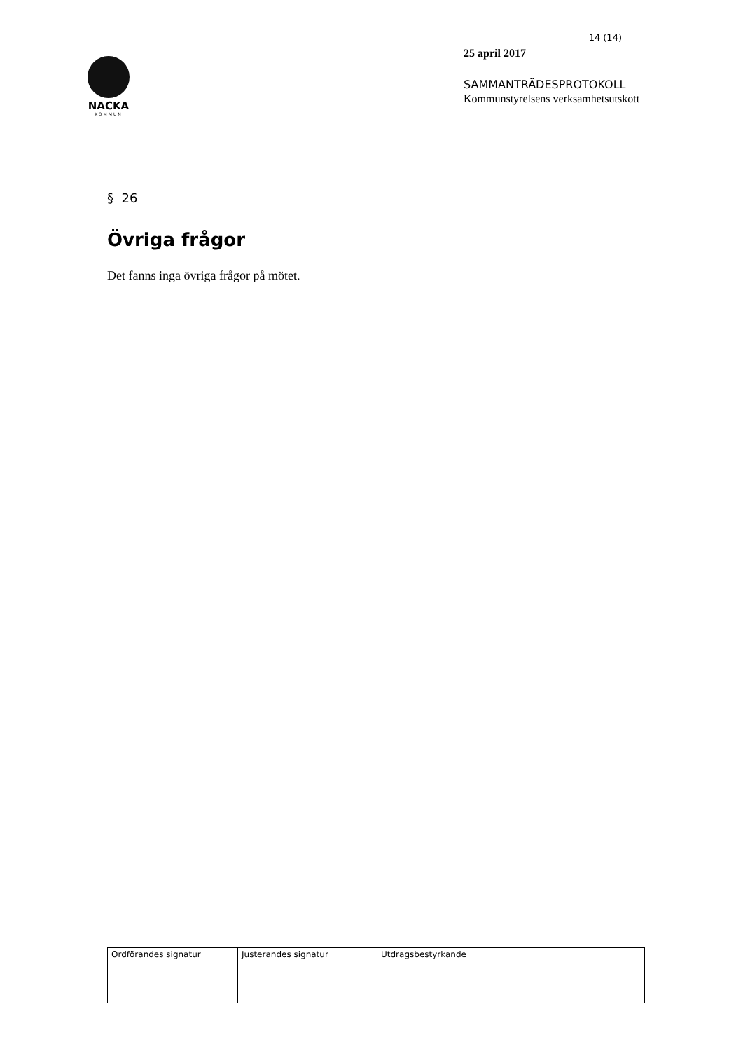NACKA
KOMMUN
14 (14)
25 april 2017
SAMMANTRÄDESPROTOKOLL
Kommunstyrelsens verksamhetsutskott
§ 26
Övriga frågor
Det fanns inga övriga frågor på mötet.
| Ordförandes signatur | Justerandes signatur | Utdragsbestyrkande |